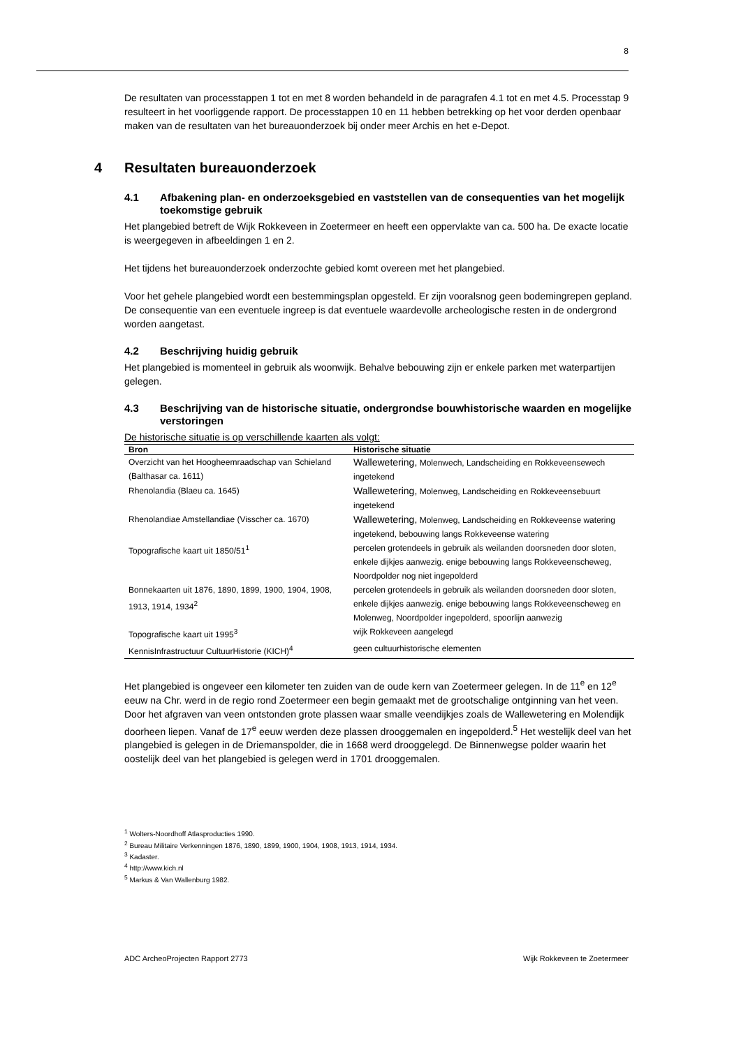8
De resultaten van processtappen 1 tot en met 8 worden behandeld in de paragrafen 4.1 tot en met 4.5. Processtap 9 resulteert in het voorliggende rapport. De processtappen 10 en 11 hebben betrekking op het voor derden openbaar maken van de resultaten van het bureauonderzoek bij onder meer Archis en het e-Depot.
4 Resultaten bureauonderzoek
4.1 Afbakening plan- en onderzoeksgebied en vaststellen van de consequenties van het mogelijk toekomstige gebruik
Het plangebied betreft de Wijk Rokkeveen in Zoetermeer en heeft een oppervlakte van ca. 500 ha. De exacte locatie is weergegeven in afbeeldingen 1 en 2.
Het tijdens het bureauonderzoek onderzochte gebied komt overeen met het plangebied.
Voor het gehele plangebied wordt een bestemmingsplan opgesteld. Er zijn vooralsnog geen bodemingrepen gepland. De consequentie van een eventuele ingreep is dat eventuele waardevolle archeologische resten in de ondergrond worden aangetast.
4.2 Beschrijving huidig gebruik
Het plangebied is momenteel in gebruik als woonwijk. Behalve bebouwing zijn er enkele parken met waterpartijen gelegen.
4.3 Beschrijving van de historische situatie, ondergrondse bouwhistorische waarden en mogelijke verstoringen
De historische situatie is op verschillende kaarten als volgt:
| Bron | Historische situatie |
| --- | --- |
| Overzicht van het Hoogheemraadschap van Schieland (Balthasar ca. 1611) | Wallewetering, Molenwech, Landscheiding en Rokkeveensewech ingetekend |
| Rhenolandia (Blaeu ca. 1645) | Wallewetering, Molenweg, Landscheiding en Rokkeveensebuurt ingetekend |
| Rhenolandiae Amstellandiae (Visscher ca. 1670) | Wallewetering, Molenweg, Landscheiding en Rokkeveense watering ingetekend, bebouwing langs Rokkeveense watering |
| Topografische kaart uit 1850/51<sup>1</sup> | percelen grotendeels in gebruik als weilanden doorsneden door sloten, enkele dijkjes aanwezig. enige bebouwing langs Rokkeveenscheweg, Noordpolder nog niet ingepolderd |
| Bonnekaarten uit 1876, 1890, 1899, 1900, 1904, 1908, 1913, 1914, 1934<sup>2</sup> | percelen grotendeels in gebruik als weilanden doorsneden door sloten, enkele dijkjes aanwezig. enige bebouwing langs Rokkeveenscheweg en Molenweg, Noordpolder ingepolderd, spoorlijn aanwezig |
| Topografische kaart uit 1995<sup>3</sup> | wijk Rokkeveen aangelegd |
| KennisInfrastructuur CultuurHistorie (KICH)<sup>4</sup> | geen cultuurhistorische elementen |
Het plangebied is ongeveer een kilometer ten zuiden van de oude kern van Zoetermeer gelegen. In de 11<sup>e</sup> en 12<sup>e</sup> eeuw na Chr. werd in de regio rond Zoetermeer een begin gemaakt met de grootschalige ontginning van het veen. Door het afgraven van veen ontstonden grote plassen waar smalle veendijkjes zoals de Wallewetering en Molendijk doorheen liepen. Vanaf de 17<sup>e</sup> eeuw werden deze plassen drooggemalen en ingepolderd.<sup>5</sup> Het westelijk deel van het plangebied is gelegen in de Driemanspolder, die in 1668 werd drooggelegd. De Binnenwegse polder waarin het oostelijk deel van het plangebied is gelegen werd in 1701 drooggemalen.
<sup>1</sup> Wolters-Noordhoff Atlasproducties 1990.
<sup>2</sup> Bureau Militaire Verkenningen 1876, 1890, 1899, 1900, 1904, 1908, 1913, 1914, 1934.
<sup>3</sup> Kadaster.
<sup>4</sup> http://www.kich.nl
<sup>5</sup> Markus & Van Wallenburg 1982.
ADC ArcheoProjecten Rapport 2773 Wijk Rokkeveen te Zoetermeer